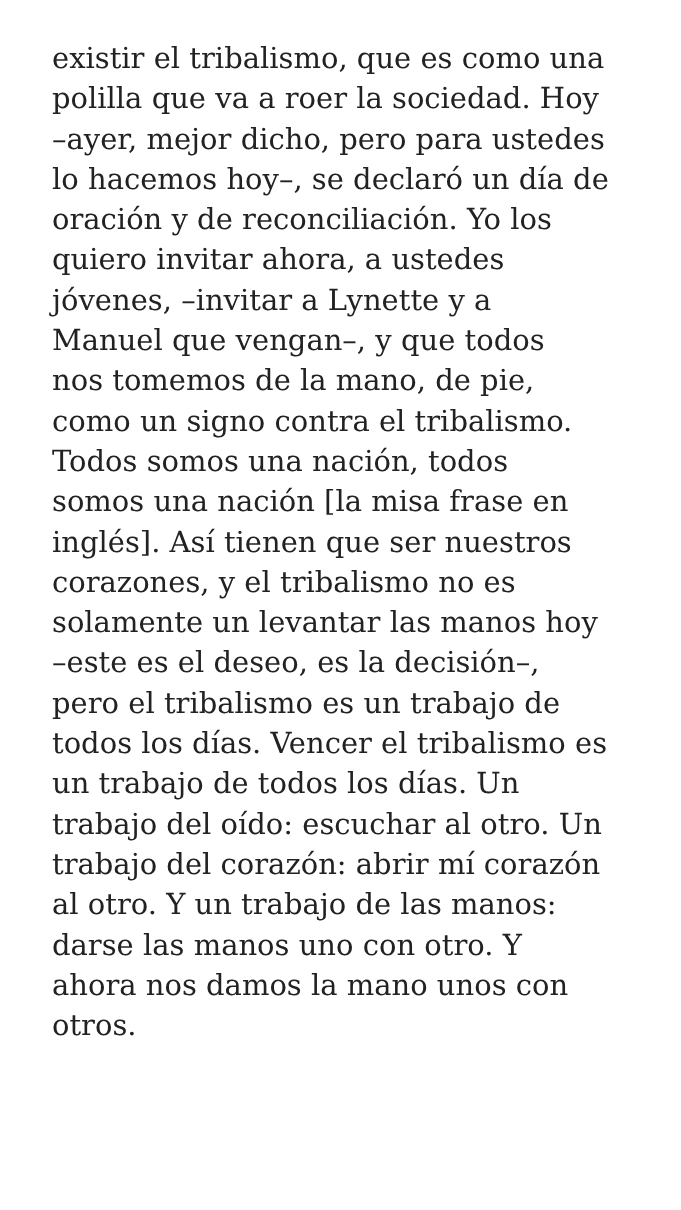existir el tribalismo, que es como una
polilla que va a roer la sociedad. Hoy
–ayer, mejor dicho, pero para ustedes
lo hacemos hoy–, se declaró un día de
oración y de reconciliación. Yo los
quiero invitar ahora, a ustedes
jóvenes, –invitar a Lynette y a
Manuel que vengan–, y que todos
nos tomemos de la mano, de pie,
como un signo contra el tribalismo.
Todos somos una nación, todos
somos una nación [la misa frase en
inglés]. Así tienen que ser nuestros
corazones, y el tribalismo no es
solamente un levantar las manos hoy
–este es el deseo, es la decisión–,
pero el tribalismo es un trabajo de
todos los días. Vencer el tribalismo es
un trabajo de todos los días. Un
trabajo del oído: escuchar al otro. Un
trabajo del corazón: abrir mí corazón
al otro. Y un trabajo de las manos:
darse las manos uno con otro. Y
ahora nos damos la mano unos con
otros.